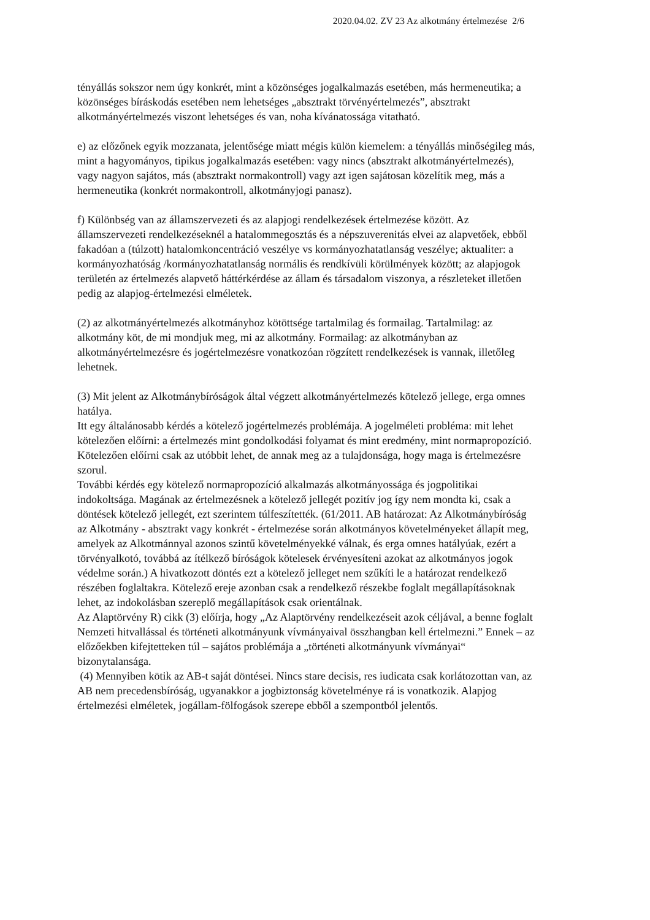2020.04.02. ZV 23 Az alkotmány értelmezése 2/6
tényállás sokszor nem úgy konkrét, mint a közönséges jogalkalmazás esetében, más hermeneutika; a közönséges bíráskodás esetében nem lehetséges „absztrakt törvényértelmezés”, absztrakt alkotmányértelmezés viszont lehetséges és van, noha kívánatossága vitatható.
e) az előzőnek egyik mozzanata, jelentősége miatt mégis külön kiemelem: a tényállás minőségileg más, mint a hagyományos, tipikus jogalkalmazás esetében: vagy nincs (absztrakt alkotmányértelmezés), vagy nagyon sajátos, más (absztrakt normakontroll) vagy azt igen sajátosan közelítik meg, más a hermeneutika (konkrét normakontroll, alkotmányjogi panasz).
f) Különbség van az államszervezeti és az alapjogi rendelkezések értelmezése között. Az államszervezeti rendelkezéseknél a hatalommegosztás és a népszuverenitás elvei az alapvetőek, ebből fakadóan a (túlzott) hatalomkoncentráció veszélye vs kormányozhatatlanság veszélye; aktualiter: a kormányozhatóság /kormányozhatatlanság normális és rendkívüli körülmények között; az alapjogok területén az értelmezés alapvető háttérkérdése az állam és társadalom viszonya, a részleteket illetően pedig az alapjog-értelmezési elméletek.
(2) az alkotmányértelmezés alkotmányhoz kötöttsége tartalmilag és formailag. Tartalmilag: az alkotmány köt, de mi mondjuk meg, mi az alkotmány. Formailag: az alkotmányban az alkotmányértelmezésre és jogértelmezésre vonatkozóan rögzített rendelkezések is vannak, illetőleg lehetnek.
(3) Mit jelent az Alkotmánybíróságok által végzett alkotmányértelmezés kötelező jellege, erga omnes hatálya.
Itt egy általánosabb kérdés a kötelező jogértelmezés problémája. A jogelméleti probléma: mit lehet kötelezően előírni: a értelmezés mint gondolkodási folyamat és mint eredmény, mint normapropozíció. Kötelezően előírni csak az utóbbit lehet, de annak meg az a tulajdonsága, hogy maga is értelmezésre szorul.
További kérdés egy kötelező normapropozíció alkalmazás alkotmányossága és jogpolitikai indokoltsága. Magának az értelmezésnek a kötelező jellegét pozitív jog így nem mondta ki, csak a döntések kötelező jellegét, ezt szerintem túlfeszítették. (61/2011. AB határozat: Az Alkotmánybíróság az Alkotmány - absztrakt vagy konkrét - értelmezése során alkotmányos követelményeket állapít meg, amelyek az Alkotmánnyal azonos szintű követelményekké válnak, és erga omnes hatályúak, ezért a törvényalkotó, továbbá az ítélkező bíróságok kötelesek érvényesíteni azokat az alkotmányos jogok védelme során.) A hivatkozott döntés ezt a kötelező jelleget nem szűkíti le a határozat rendelkező részében foglaltakra. Kötelező ereje azonban csak a rendelkező részekbe foglalt megállapításoknak lehet, az indokolásban szereplő megállapítások csak orientálnak.
Az Alaptörvény R) cikk (3) előírja, hogy „Az Alaptörvény rendelkezéseit azok céljával, a benne foglalt Nemzeti hitvallással és történeti alkotmányunk vívmányaival összhangban kell értelmezni.” Ennek – az előzőekben kifejtetteken túl – sajátos problémája a „történeti alkotmányunk vívmányai“ bizonytalansága.
(4) Mennyiben kötik az AB-t saját döntései. Nincs stare decisis, res iudicata csak korlátozottan van, az AB nem precedensbíróság, ugyanakkor a jogbiztonság követelménye rá is vonatkozik. Alapjog értelmezési elméletek, jogállam-fölfogások szerepe ebből a szempontból jelentős.